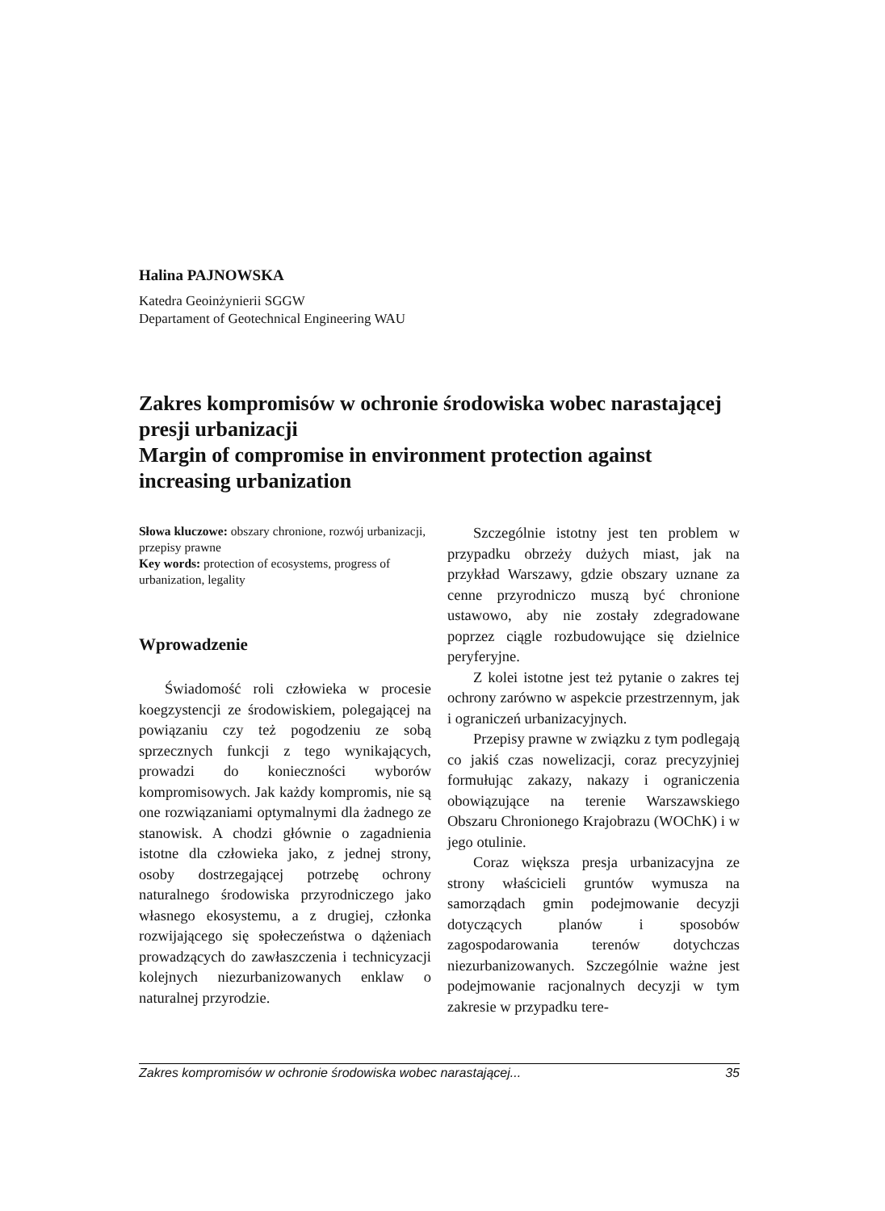Halina PAJNOWSKA
Katedra Geoinżynierii SGGW
Departament of Geotechnical Engineering WAU
Zakres kompromisów w ochronie środowiska wobec narastającej presji urbanizacji
Margin of compromise in environment protection against increasing urbanization
Słowa kluczowe: obszary chronione, rozwój urbanizacji, przepisy prawne
Key words: protection of ecosystems, progress of urbanization, legality
Wprowadzenie
Świadomość roli człowieka w procesie koegzystencji ze środowiskiem, polegającej na powiązaniu czy też pogodzeniu ze sobą sprzecznych funkcji z tego wynikających, prowadzi do konieczności wyborów kompromisowych. Jak każdy kompromis, nie są one rozwiązaniami optymalnymi dla żadnego ze stanowisk. A chodzi głównie o zagadnienia istotne dla człowieka jako, z jednej strony, osoby dostrzegającej potrzebę ochrony naturalnego środowiska przyrodniczego jako własnego ekosystemu, a z drugiej, członka rozwijającego się społeczeństwa o dążeniach prowadzących do zawłaszczenia i technicyzacji kolejnych niezurbanizowanych enklaw o naturalnej przyrodzie.
Szczególnie istotny jest ten problem w przypadku obrzeży dużych miast, jak na przykład Warszawy, gdzie obszary uznane za cenne przyrodniczo muszą być chronione ustawowo, aby nie zostały zdegradowane poprzez ciągle rozbudowujące się dzielnice peryferyjne.
Z kolei istotne jest też pytanie o zakres tej ochrony zarówno w aspekcie przestrzennym, jak i ograniczeń urbanizacyjnych.
Przepisy prawne w związku z tym podlegają co jakiś czas nowelizacji, coraz precyzyjniej formułując zakazy, nakazy i ograniczenia obowiązujące na terenie Warszawskiego Obszaru Chronionego Krajobrazu (WOChK) i w jego otulinie.
Coraz większa presja urbanizacyjna ze strony właścicieli gruntów wymusza na samorządach gmin podejmowanie decyzji dotyczących planów i sposobów zagospodarowania terenów dotychczas niezurbanizowanych. Szczególnie ważne jest podejmowanie racjonalnych decyzji w tym zakresie w przypadku tere-
Zakres kompromisów w ochronie środowiska wobec narastającej... 35